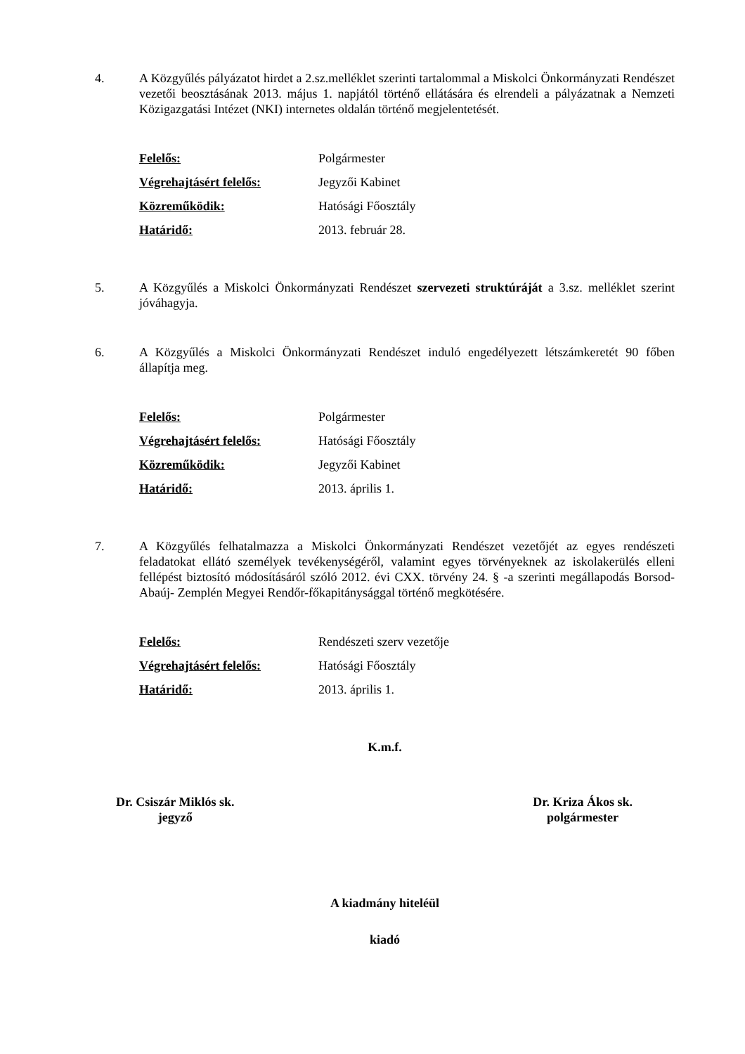4. A Közgyűlés pályázatot hirdet a 2.sz.melléklet szerinti tartalommal a Miskolci Önkormányzati Rendészet vezetői beosztásának 2013. május 1. napjától történő ellátására és elrendeli a pályázatnak a Nemzeti Közigazgatási Intézet (NKI) internetes oldalán történő megjelentetését.
| Felelős: | Polgármester |
| Végrehajtásért felelős: | Jegyzői Kabinet |
| Közreműködik: | Hatósági Főosztály |
| Határidő: | 2013. február 28. |
5. A Közgyűlés a Miskolci Önkormányzati Rendészet szervezeti struktúráját a 3.sz. melléklet szerint jóváhagyja.
6. A Közgyűlés a Miskolci Önkormányzati Rendészet induló engedélyezett létszámkeretét 90 főben állapítja meg.
| Felelős: | Polgármester |
| Végrehajtásért felelős: | Hatósági Főosztály |
| Közreműködik: | Jegyzői Kabinet |
| Határidő: | 2013. április 1. |
7. A Közgyűlés felhatalmazza a Miskolci Önkormányzati Rendészet vezetőjét az egyes rendészeti feladatokat ellátó személyek tevékenységéről, valamint egyes törvényeknek az iskolakerülés elleni fellépést biztosító módosításáról szóló 2012. évi CXX. törvény 24. § -a szerinti megállapodás Borsod-Abaúj- Zemplén Megyei Rendőr-főkapitánysággal történő megkötésére.
| Felelős: | Rendészeti szerv vezetője |
| Végrehajtásért felelős: | Hatósági Főosztály |
| Határidő: | 2013. április 1. |
K.m.f.
Dr. Csiszár Miklós sk.
jegyző
Dr. Kriza Ákos sk.
polgármester
A kiadmány hiteléül
kiadó